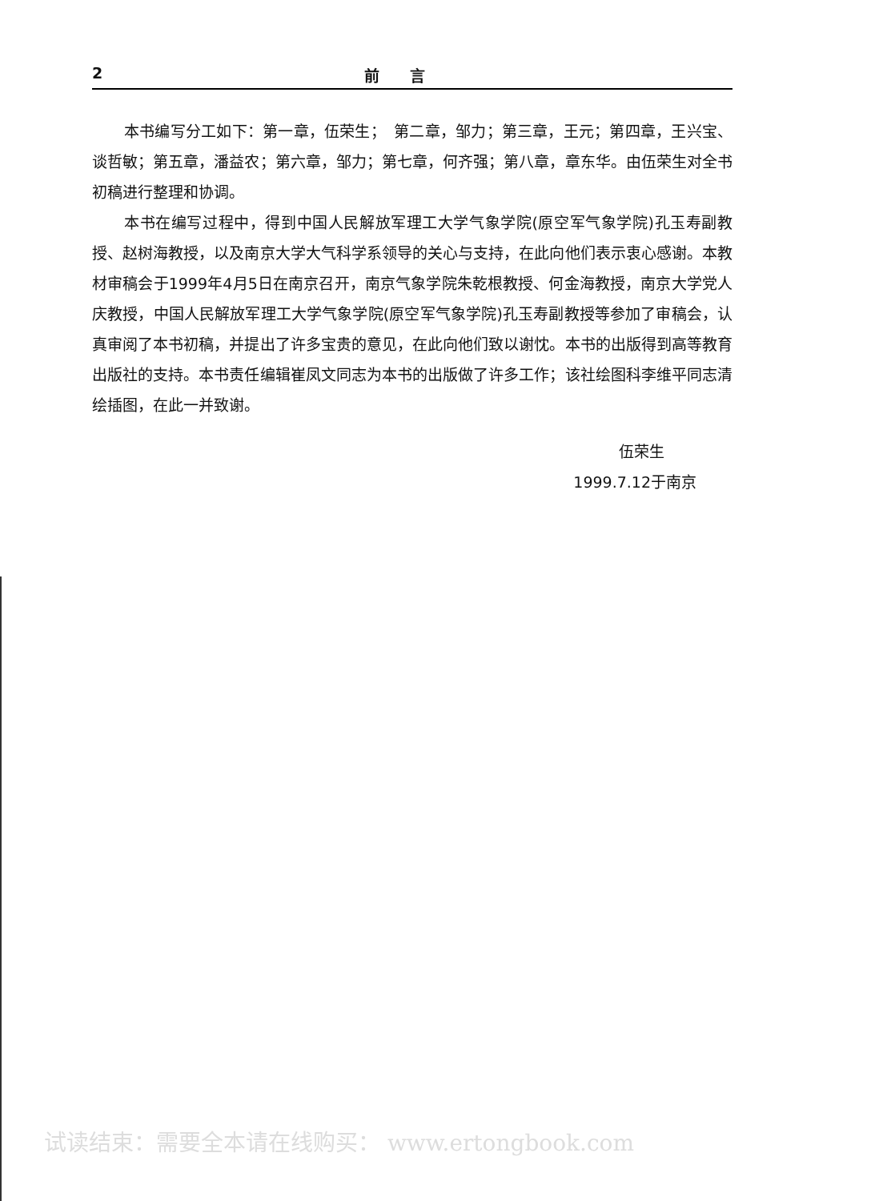2 前　　言
本书编写分工如下：第一章，伍荣生；　第二章，邹力；第三章，王元；第四章，王兴宝、谈哲敏；第五章，潘益农；第六章，邹力；第七章，何齐强；第八章，章东华。由伍荣生对全书初稿进行整理和协调。
本书在编写过程中，得到中国人民解放军理工大学气象学院(原空军气象学院)孔玉寿副教授、赵树海教授，以及南京大学大气科学系领导的关心与支持，在此向他们表示衷心感谢。本教材审稿会于1999年4月5日在南京召开，南京气象学院朱乾根教授、何金海教授，南京大学党人庆教授，中国人民解放军理工大学气象学院(原空军气象学院)孔玉寿副教授等参加了审稿会，认真审阅了本书初稿，并提出了许多宝贵的意见，在此向他们致以谢忱。本书的出版得到高等教育出版社的支持。本书责任编辑崔凤文同志为本书的出版做了许多工作；该社绘图科李维平同志清绘插图，在此一并致谢。
伍荣生
1999.7.12于南京
试读结束：需要全本请在线购买： www.ertongbook.com